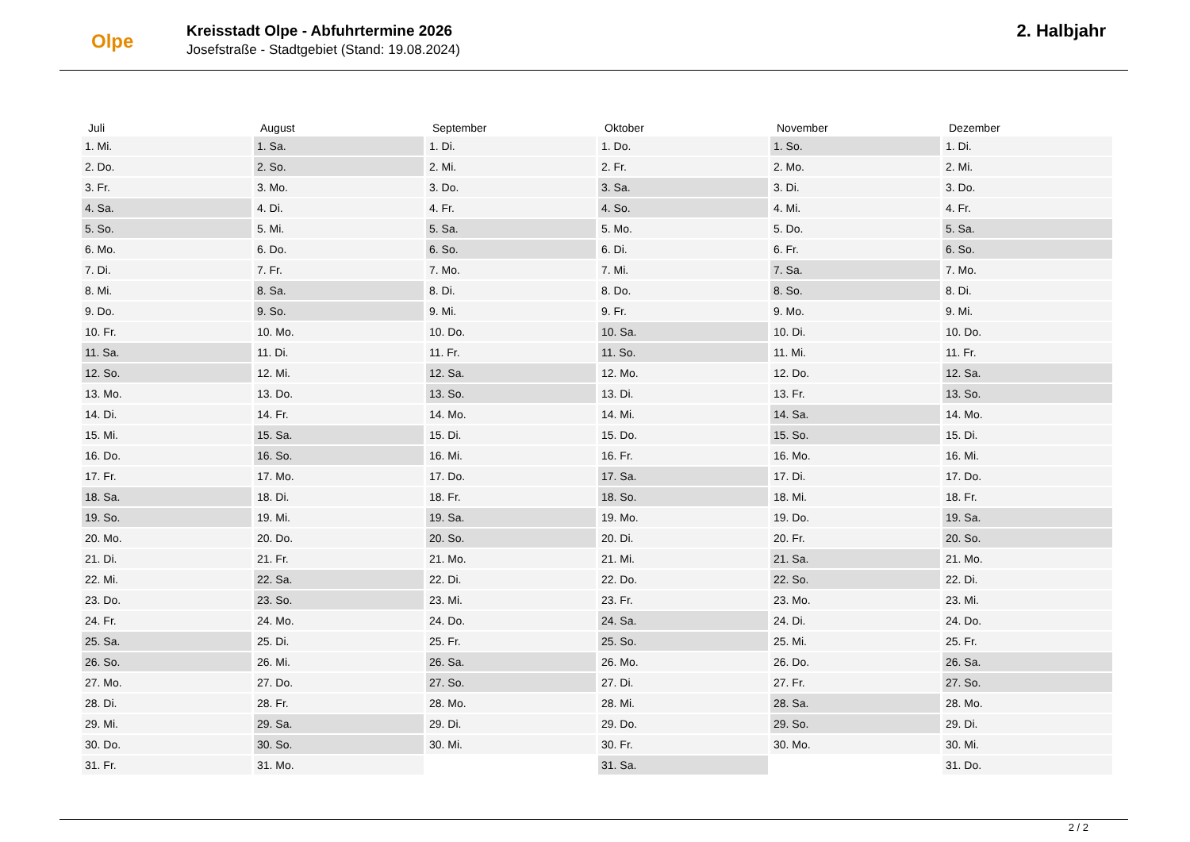Olpe
Kreisstadt Olpe - Abfuhrtermine 2026
Josefstraße - Stadtgebiet (Stand: 19.08.2024)
2. Halbjahr
| Juli | August | September | Oktober | November | Dezember |
| --- | --- | --- | --- | --- | --- |
| 1. Mi. | 1. Sa. | 1. Di. | 1. Do. | 1. So. | 1. Di. |
| 2. Do. | 2. So. | 2. Mi. | 2. Fr. | 2. Mo. | 2. Mi. |
| 3. Fr. | 3. Mo. | 3. Do. | 3. Sa. | 3. Di. | 3. Do. |
| 4. Sa. | 4. Di. | 4. Fr. | 4. So. | 4. Mi. | 4. Fr. |
| 5. So. | 5. Mi. | 5. Sa. | 5. Mo. | 5. Do. | 5. Sa. |
| 6. Mo. | 6. Do. | 6. So. | 6. Di. | 6. Fr. | 6. So. |
| 7. Di. | 7. Fr. | 7. Mo. | 7. Mi. | 7. Sa. | 7. Mo. |
| 8. Mi. | 8. Sa. | 8. Di. | 8. Do. | 8. So. | 8. Di. |
| 9. Do. | 9. So. | 9. Mi. | 9. Fr. | 9. Mo. | 9. Mi. |
| 10. Fr. | 10. Mo. | 10. Do. | 10. Sa. | 10. Di. | 10. Do. |
| 11. Sa. | 11. Di. | 11. Fr. | 11. So. | 11. Mi. | 11. Fr. |
| 12. So. | 12. Mi. | 12. Sa. | 12. Mo. | 12. Do. | 12. Sa. |
| 13. Mo. | 13. Do. | 13. So. | 13. Di. | 13. Fr. | 13. So. |
| 14. Di. | 14. Fr. | 14. Mo. | 14. Mi. | 14. Sa. | 14. Mo. |
| 15. Mi. | 15. Sa. | 15. Di. | 15. Do. | 15. So. | 15. Di. |
| 16. Do. | 16. So. | 16. Mi. | 16. Fr. | 16. Mo. | 16. Mi. |
| 17. Fr. | 17. Mo. | 17. Do. | 17. Sa. | 17. Di. | 17. Do. |
| 18. Sa. | 18. Di. | 18. Fr. | 18. So. | 18. Mi. | 18. Fr. |
| 19. So. | 19. Mi. | 19. Sa. | 19. Mo. | 19. Do. | 19. Sa. |
| 20. Mo. | 20. Do. | 20. So. | 20. Di. | 20. Fr. | 20. So. |
| 21. Di. | 21. Fr. | 21. Mo. | 21. Mi. | 21. Sa. | 21. Mo. |
| 22. Mi. | 22. Sa. | 22. Di. | 22. Do. | 22. So. | 22. Di. |
| 23. Do. | 23. So. | 23. Mi. | 23. Fr. | 23. Mo. | 23. Mi. |
| 24. Fr. | 24. Mo. | 24. Do. | 24. Sa. | 24. Di. | 24. Do. |
| 25. Sa. | 25. Di. | 25. Fr. | 25. So. | 25. Mi. | 25. Fr. |
| 26. So. | 26. Mi. | 26. Sa. | 26. Mo. | 26. Do. | 26. Sa. |
| 27. Mo. | 27. Do. | 27. So. | 27. Di. | 27. Fr. | 27. So. |
| 28. Di. | 28. Fr. | 28. Mo. | 28. Mi. | 28. Sa. | 28. Mo. |
| 29. Mi. | 29. Sa. | 29. Di. | 29. Do. | 29. So. | 29. Di. |
| 30. Do. | 30. So. | 30. Mi. | 30. Fr. | 30. Mo. | 30. Mi. |
| 31. Fr. | 31. Mo. | | 31. Sa. | | 31. Do. |
2 / 2